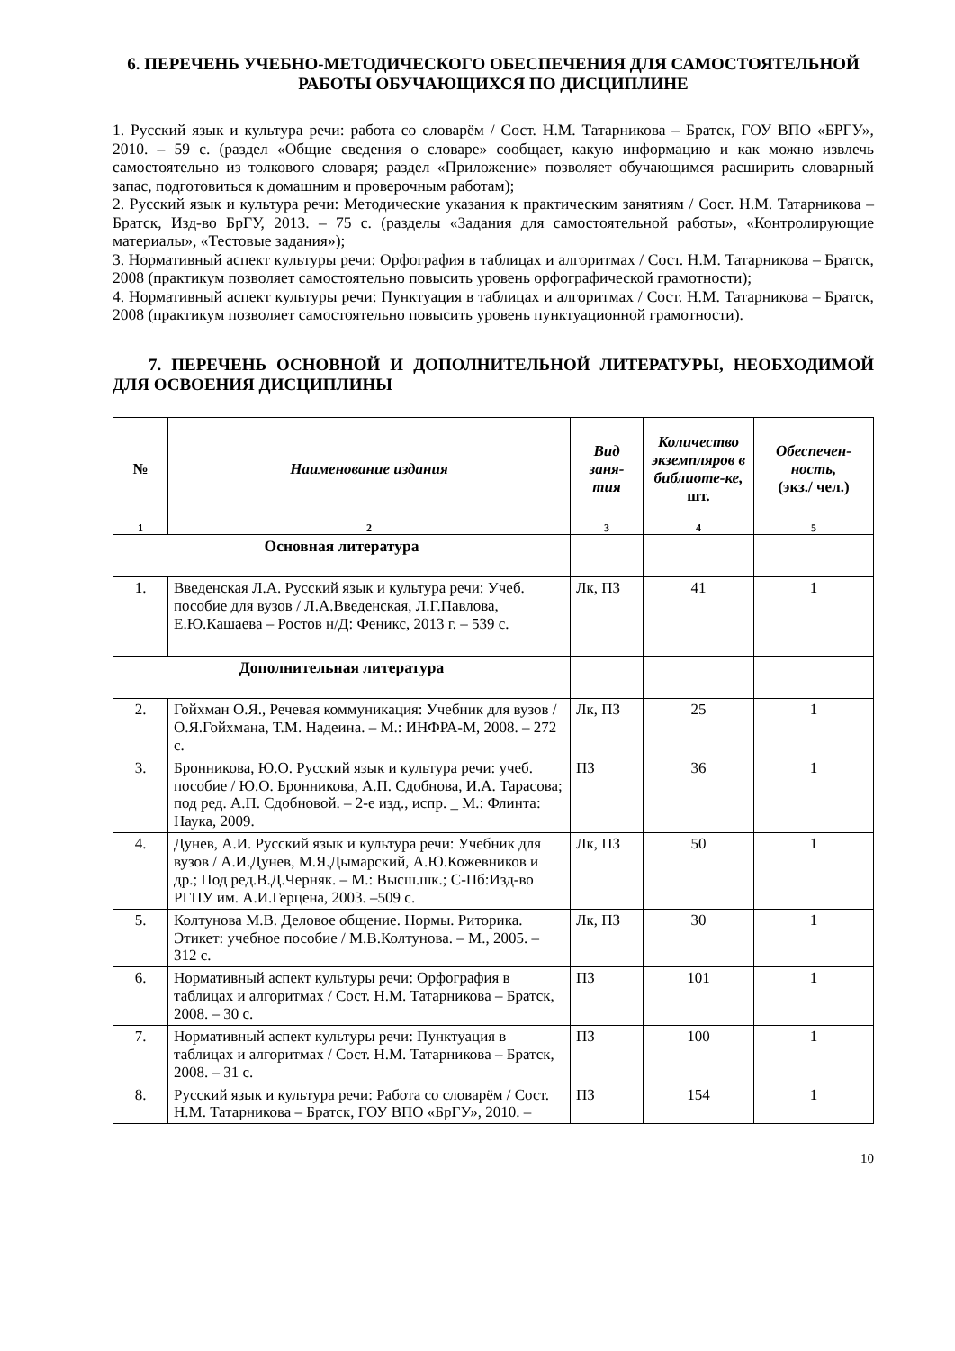6. ПЕРЕЧЕНЬ УЧЕБНО-МЕТОДИЧЕСКОГО ОБЕСПЕЧЕНИЯ ДЛЯ САМОСТОЯТЕЛЬНОЙ РАБОТЫ ОБУЧАЮЩИХСЯ ПО ДИСЦИПЛИНЕ
1. Русский язык и культура речи: работа со словарём / Сост. Н.М. Татарникова – Братск, ГОУ ВПО «БРГУ», 2010. – 59 с. (раздел «Общие сведения о словаре» сообщает, какую информацию и как можно извлечь самостоятельно из толкового словаря; раздел «Приложение» позволяет обучающимся расширить словарный запас, подготовиться к домашним и проверочным работам);
2. Русский язык и культура речи: Методические указания к практическим занятиям / Сост. Н.М. Татарникова – Братск, Изд-во БрГУ, 2013. – 75 с. (разделы «Задания для самостоятельной работы», «Контролирующие материалы», «Тестовые задания»);
3. Нормативный аспект культуры речи: Орфография в таблицах и алгоритмах / Сост. Н.М. Татарникова – Братск, 2008 (практикум позволяет самостоятельно повысить уровень орфографической грамотности);
4. Нормативный аспект культуры речи: Пунктуация в таблицах и алгоритмах / Сост. Н.М. Татарникова – Братск, 2008 (практикум позволяет самостоятельно повысить уровень пунктуационной грамотности).
7. ПЕРЕЧЕНЬ ОСНОВНОЙ И ДОПОЛНИТЕЛЬНОЙ ЛИТЕРАТУРЫ, НЕОБХОДИМОЙ ДЛЯ ОСВОЕНИЯ ДИСЦИПЛИНЫ
| № | Наименование издания | Вид заня-тия | Количество экземпляров в библиоте-ке, шт. | Обеспечен-ность, (экз./ чел.) |
| --- | --- | --- | --- | --- |
| 1 | 2 | 3 | 4 | 5 |
| Основная литература | | | | |
| 1. | Введенская Л.А. Русский язык и культура речи: Учеб. пособие для вузов / Л.А.Введенская, Л.Г.Павлова, Е.Ю.Кашаева – Ростов н/Д: Феникс, 2013 г. – 539 с. | Лк, ПЗ | 41 | 1 |
| Дополнительная литература | | | | |
| 2. | Гойхман О.Я., Речевая коммуникация: Учебник для вузов / О.Я.Гойхмана, Т.М. Надеина. – М.: ИНФРА-М, 2008. – 272 с. | Лк, ПЗ | 25 | 1 |
| 3. | Бронникова, Ю.О. Русский язык и культура речи: учеб. пособие / Ю.О. Бронникова, А.П. Сдобнова, И.А. Тарасова; под ред. А.П. Сдобновой. – 2-е изд., испр. _ М.: Флинта: Наука, 2009. | ПЗ | 36 | 1 |
| 4. | Дунев, А.И. Русский язык и культура речи: Учебник для вузов / А.И.Дунев, М.Я.Дымарский, А.Ю.Кожевников и др.; Под ред.В.Д.Черняк. – М.: Высш.шк.; С-Пб:Изд-во РГПУ им. А.И.Герцена, 2003. –509 с. | Лк, ПЗ | 50 | 1 |
| 5. | Колтунова М.В. Деловое общение. Нормы. Риторика. Этикет: учебное пособие / М.В.Колтунова. – М., 2005. – 312 с. | Лк, ПЗ | 30 | 1 |
| 6. | Нормативный аспект культуры речи: Орфография в таблицах и алгоритмах / Сост. Н.М. Татарникова – Братск, 2008. – 30 с. | ПЗ | 101 | 1 |
| 7. | Нормативный аспект культуры речи: Пунктуация в таблицах и алгоритмах / Сост. Н.М. Татарникова – Братск, 2008. – 31 с. | ПЗ | 100 | 1 |
| 8. | Русский язык и культура речи: Работа со словарём / Сост. Н.М. Татарникова – Братск, ГОУ ВПО «БрГУ», 2010. – | ПЗ | 154 | 1 |
10